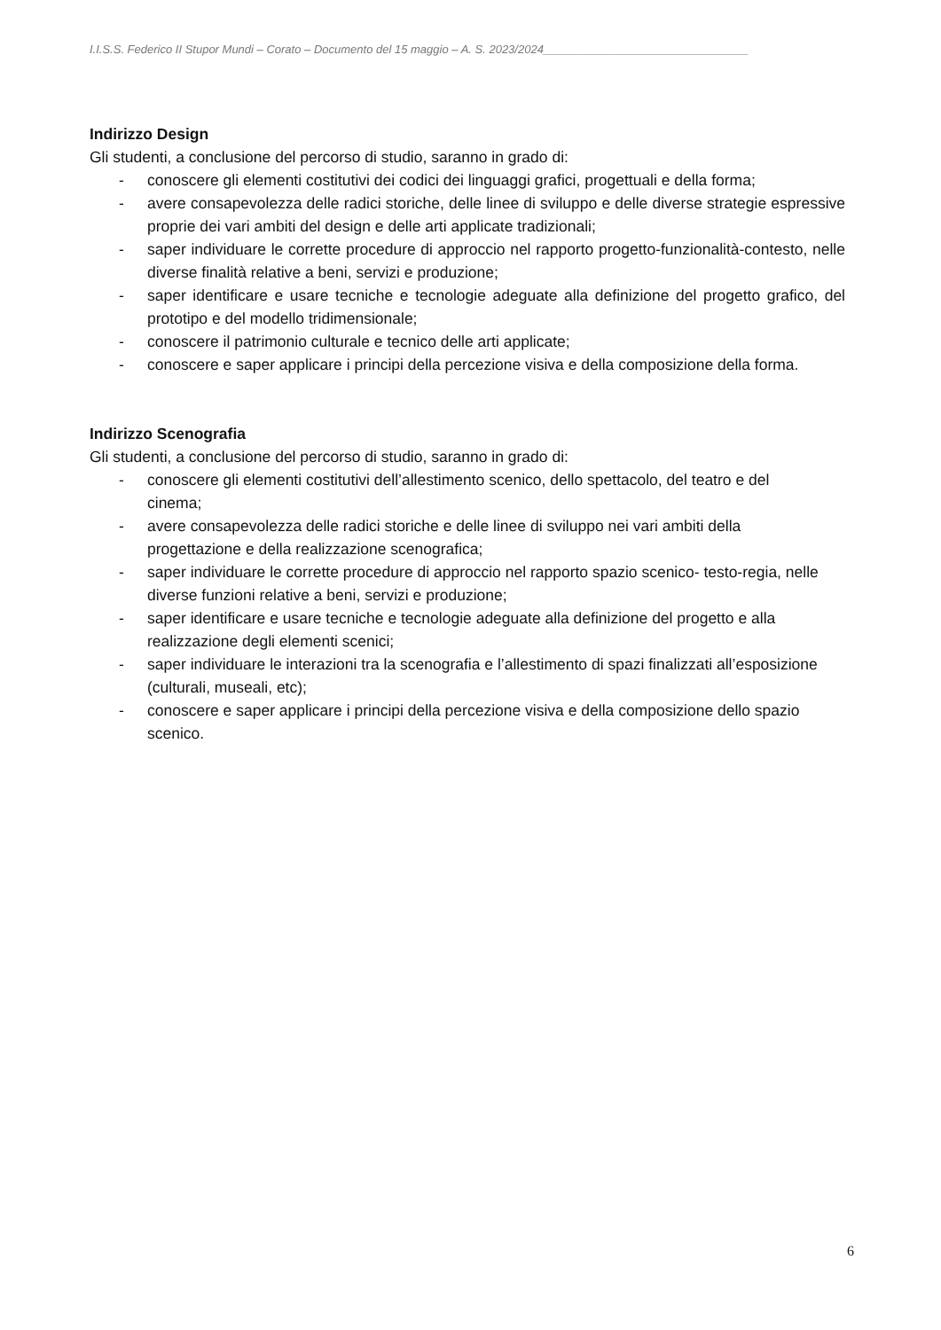I.I.S.S. Federico II Stupor Mundi – Corato – Documento del 15 maggio – A. S. 2023/2024________________________________
Indirizzo Design
Gli studenti, a conclusione del percorso di studio, saranno in grado di:
- conoscere gli elementi costitutivi dei codici dei linguaggi grafici, progettuali e della forma;
- avere consapevolezza delle radici storiche, delle linee di sviluppo e delle diverse strategie espressive proprie dei vari ambiti del design e delle arti applicate tradizionali;
- saper individuare le corrette procedure di approccio nel rapporto progetto-funzionalità-contesto, nelle diverse finalità relative a beni, servizi e produzione;
- saper identificare e usare tecniche e tecnologie adeguate alla definizione del progetto grafico, del prototipo e del modello tridimensionale;
- conoscere il patrimonio culturale e tecnico delle arti applicate;
- conoscere e saper applicare i principi della percezione visiva e della composizione della forma.
Indirizzo Scenografia
Gli studenti, a conclusione del percorso di studio, saranno in grado di:
- conoscere gli elementi costitutivi dell’allestimento scenico, dello spettacolo, del teatro e del cinema;
- avere consapevolezza delle radici storiche e delle linee di sviluppo nei vari ambiti della progettazione e della realizzazione scenografica;
- saper individuare le corrette procedure di approccio nel rapporto spazio scenico- testo-regia, nelle diverse funzioni relative a beni, servizi e produzione;
- saper identificare e usare tecniche e tecnologie adeguate alla definizione del progetto e alla realizzazione degli elementi scenici;
- saper individuare le interazioni tra la scenografia e l’allestimento di spazi finalizzati all’esposizione (culturali, museali, etc);
- conoscere e saper applicare i principi della percezione visiva e della composizione dello spazio scenico.
6